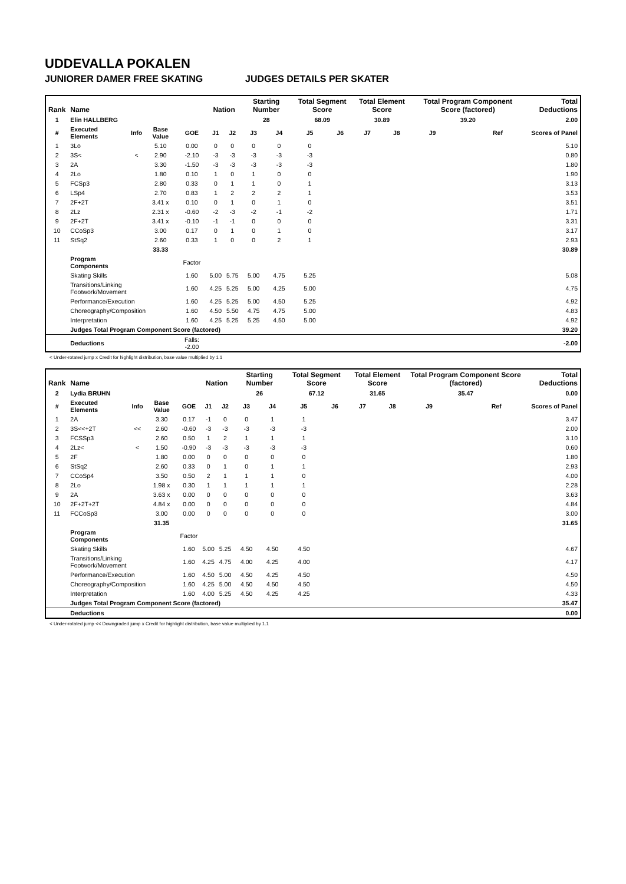UDDEVALLA POKALEN
JUNIORER DAMER FREE SKATING JUDGES DETAILS PER SKATER
| Rank | Name | | | | Nation | | Starting Number | | Total Segment Score | | Total Element Score | | Total Program Component Score (factored) | | | Total Deductions |
| --- | --- | --- | --- | --- | --- | --- | --- | --- | --- | --- | --- | --- | --- | --- | --- | --- |
| 1 | Elin HALLBERG | | | | | | 28 | | 68.09 | | 30.89 | | 39.20 | | | 2.00 |
| # | Executed Elements | Info | Base Value | GOE | J1 | J2 | J3 | J4 | J5 | J6 | J7 | J8 | J9 | | Ref | Scores of Panel |
| 1 | 3Lo | | 5.10 | 0.00 | 0 | 0 | 0 | 0 | 0 | | | | | | | 5.10 |
| 2 | 3S< | < | 2.90 | -2.10 | -3 | -3 | -3 | -3 | -3 | | | | | | | 0.80 |
| 3 | 2A | | 3.30 | -1.50 | -3 | -3 | -3 | -3 | -3 | | | | | | | 1.80 |
| 4 | 2Lo | | 1.80 | 0.10 | 1 | 0 | 1 | 0 | 0 | | | | | | | 1.90 |
| 5 | FCSp3 | | 2.80 | 0.33 | 0 | 1 | 1 | 0 | 1 | | | | | | | 3.13 |
| 6 | LSp4 | | 2.70 | 0.83 | 1 | 2 | 2 | 2 | 1 | | | | | | | 3.53 |
| 7 | 2F+2T | | 3.41 x | 0.10 | 0 | 1 | 0 | 1 | 0 | | | | | | | 3.51 |
| 8 | 2Lz | | 2.31 x | -0.60 | -2 | -3 | -2 | -1 | -2 | | | | | | | 1.71 |
| 9 | 2F+2T | | 3.41 x | -0.10 | -1 | -1 | 0 | 0 | 0 | | | | | | | 3.31 |
| 10 | CCoSp3 | | 3.00 | 0.17 | 0 | 1 | 0 | 1 | 0 | | | | | | | 3.17 |
| 11 | StSq2 | | 2.60 | 0.33 | 1 | 0 | 0 | 2 | 1 | | | | | | | 2.93 |
| | | | 33.33 | | | | | | | | | | | | | 30.89 |
| | Program Components | | | Factor | | | | | | | | | | | | |
| | Skating Skills | | | 1.60 | 5.00 | 5.75 | 5.00 | 4.75 | 5.25 | | | | | | | 5.08 |
| | Transitions/Linking Footwork/Movement | | | 1.60 | 4.25 | 5.25 | 5.00 | 4.25 | 5.00 | | | | | | | 4.75 |
| | Performance/Execution | | | 1.60 | 4.25 | 5.25 | 5.00 | 4.50 | 5.25 | | | | | | | 4.92 |
| | Choreography/Composition | | | 1.60 | 4.50 | 5.50 | 4.75 | 4.75 | 5.00 | | | | | | | 4.83 |
| | Interpretation | | | 1.60 | 4.25 | 5.25 | 5.25 | 4.50 | 5.00 | | | | | | | 4.92 |
| | Judges Total Program Component Score (factored) | | | | | | | | | | | | | | | 39.20 |
| | Deductions | | | Falls: -2.00 | | | | | | | | | | | | -2.00 |
< Under-rotated jump x Credit for highlight distribution, base value multiplied by 1.1
| Rank | Name | | | | Nation | | Starting Number | | Total Segment Score | | Total Element Score | | Total Program Component Score (factored) | | | Total Deductions |
| --- | --- | --- | --- | --- | --- | --- | --- | --- | --- | --- | --- | --- | --- | --- | --- | --- |
| 2 | Lydia BRUHN | | | | | | 26 | | 67.12 | | 31.65 | | 35.47 | | | 0.00 |
| # | Executed Elements | Info | Base Value | GOE | J1 | J2 | J3 | J4 | J5 | J6 | J7 | J8 | J9 | | Ref | Scores of Panel |
| 1 | 2A | | 3.30 | 0.17 | -1 | 0 | 0 | 1 | 1 | | | | | | | 3.47 |
| 2 | 3S<<+2T | << | 2.60 | -0.60 | -3 | -3 | -3 | -3 | -3 | | | | | | | 2.00 |
| 3 | FCSSp3 | | 2.60 | 0.50 | 1 | 2 | 1 | 1 | 1 | | | | | | | 3.10 |
| 4 | 2Lz< | < | 1.50 | -0.90 | -3 | -3 | -3 | -3 | -3 | | | | | | | 0.60 |
| 5 | 2F | | 1.80 | 0.00 | 0 | 0 | 0 | 0 | 0 | | | | | | | 1.80 |
| 6 | StSq2 | | 2.60 | 0.33 | 0 | 1 | 0 | 1 | 1 | | | | | | | 2.93 |
| 7 | CCoSp4 | | 3.50 | 0.50 | 2 | 1 | 1 | 1 | 0 | | | | | | | 4.00 |
| 8 | 2Lo | | 1.98 x | 0.30 | 1 | 1 | 1 | 1 | 1 | | | | | | | 2.28 |
| 9 | 2A | | 3.63 x | 0.00 | 0 | 0 | 0 | 0 | 0 | | | | | | | 3.63 |
| 10 | 2F+2T+2T | | 4.84 x | 0.00 | 0 | 0 | 0 | 0 | 0 | | | | | | | 4.84 |
| 11 | FCCoSp3 | | 3.00 | 0.00 | 0 | 0 | 0 | 0 | 0 | | | | | | | 3.00 |
| | | | 31.35 | | | | | | | | | | | | | 31.65 |
| | Program Components | | | Factor | | | | | | | | | | | | |
| | Skating Skills | | | 1.60 | 5.00 | 5.25 | 4.50 | 4.50 | 4.50 | | | | | | | 4.67 |
| | Transitions/Linking Footwork/Movement | | | 1.60 | 4.25 | 4.75 | 4.00 | 4.25 | 4.00 | | | | | | | 4.17 |
| | Performance/Execution | | | 1.60 | 4.50 | 5.00 | 4.50 | 4.25 | 4.50 | | | | | | | 4.50 |
| | Choreography/Composition | | | 1.60 | 4.25 | 5.00 | 4.50 | 4.50 | 4.50 | | | | | | | 4.50 |
| | Interpretation | | | 1.60 | 4.00 | 5.25 | 4.50 | 4.25 | 4.25 | | | | | | | 4.33 |
| | Judges Total Program Component Score (factored) | | | | | | | | | | | | | | | 35.47 |
| | Deductions | | | | | | | | | | | | | | | 0.00 |
< Under-rotated jump << Downgraded jump x Credit for highlight distribution, base value multiplied by 1.1